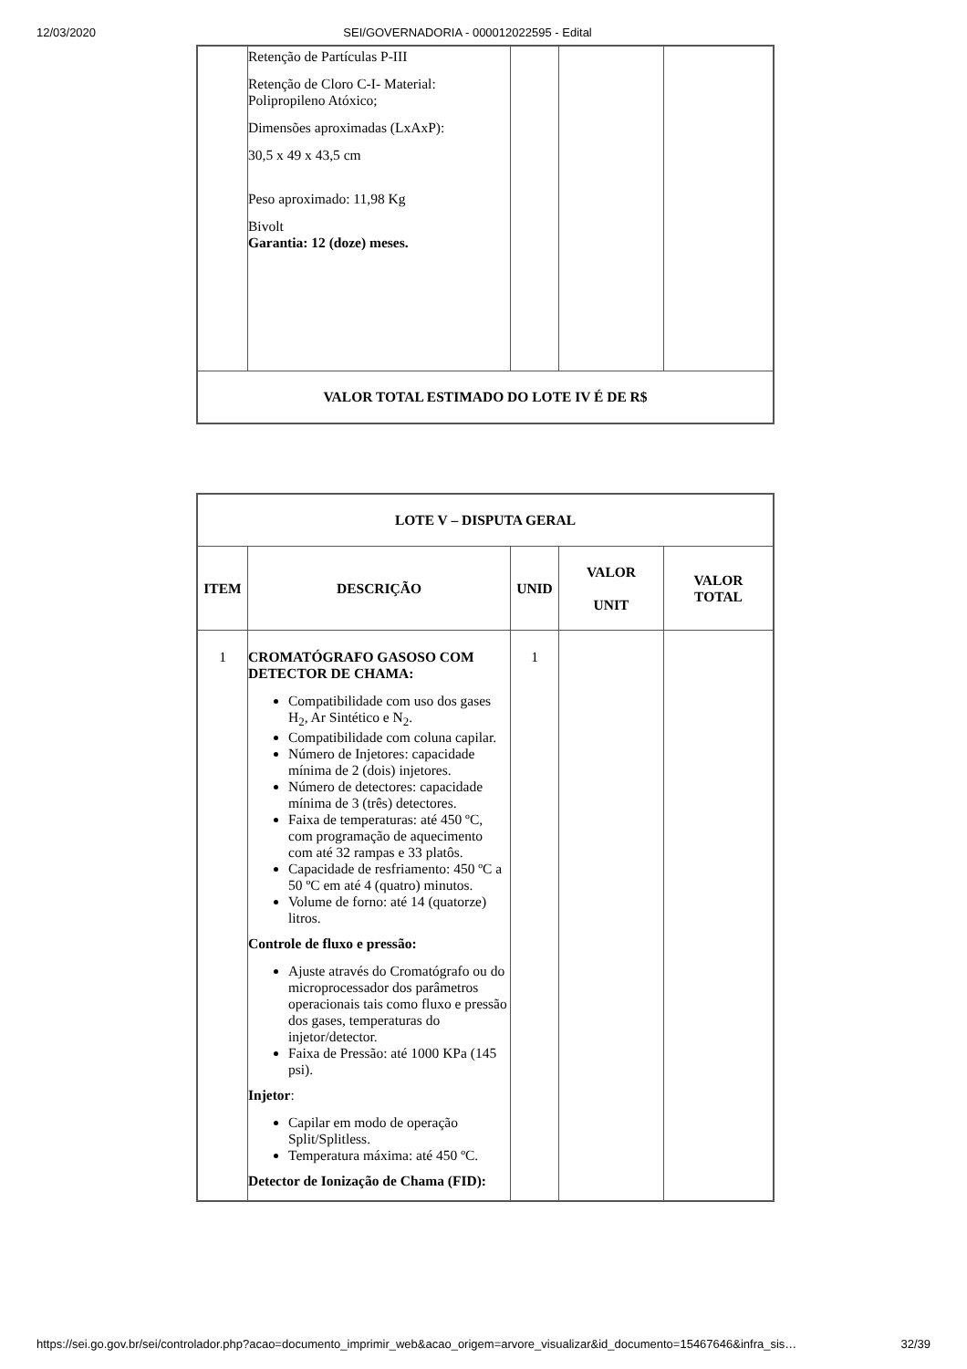12/03/2020 SEI/GOVERNADORIA - 000012022595 - Edital
| | Retenção de Partículas P-III Retenção de Cloro C-I- Material: Polipropileno Atóxico; Dimensões aproximadas (LxAxP): 30,5 x 49 x 43,5 cm Peso aproximado: 11,98 Kg Bivolt Garantia: 12 (doze) meses. | | | |
| VALOR TOTAL ESTIMADO DO LOTE IV É DE R$ | | | | |
| LOTE V – DISPUTA GERAL | | | | |
| --- | --- | --- | --- | --- |
| ITEM | DESCRIÇÃO | UNID | VALOR UNIT | VALOR TOTAL |
| 1 | CROMATÓGRAFO GASOSO COM DETECTOR DE CHAMA: Compatibilidade com uso dos gases H<sub>2</sub>, Ar Sintético e N<sub>2</sub>. Compatibilidade com coluna capilar. Número de Injetores: capacidade mínima de 2 (dois) injetores. Número de detectores: capacidade mínima de 3 (três) detectores. Faixa de temperaturas: até 450 ºC, com programação de aquecimento com até 32 rampas e 33 platôs. Capacidade de resfriamento: 450 ºC a 50 ºC em até 4 (quatro) minutos. Volume de forno: até 14 (quatorze) litros. Controle de fluxo e pressão: Ajuste através do Cromatógrafo ou do microprocessador dos parâmetros operacionais tais como fluxo e pressão dos gases, temperaturas do injetor/detector. Faixa de Pressão: até 1000 KPa (145 psi). Injetor : Capilar em modo de operação Split/Splitless. Temperatura máxima: até 450 ºC. Detector de Ionização de Chama (FID): | 1 | | |
https://sei.go.gov.br/sei/controlador.php?acao=documento_imprimir_web&acao_origem=arvore_visualizar&id_documento=15467646&infra_sis… 32/39